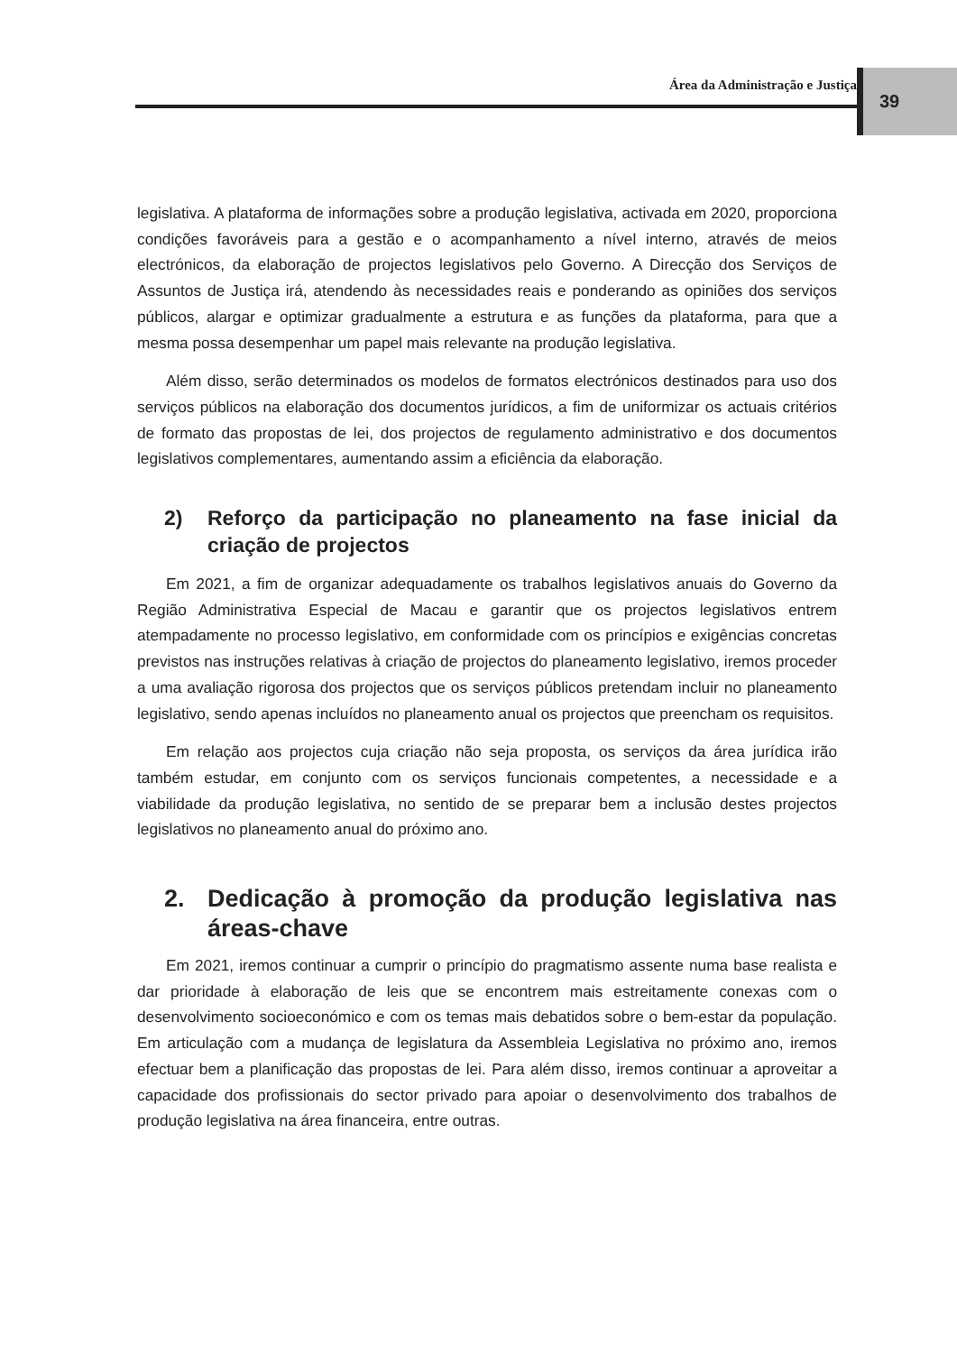Área da Administração e Justiça 39
legislativa. A plataforma de informações sobre a produção legislativa, activada em 2020, proporciona condições favoráveis para a gestão e o acompanhamento a nível interno, através de meios electrónicos, da elaboração de projectos legislativos pelo Governo. A Direcção dos Serviços de Assuntos de Justiça irá, atendendo às necessidades reais e ponderando as opiniões dos serviços públicos, alargar e optimizar gradualmente a estrutura e as funções da plataforma, para que a mesma possa desempenhar um papel mais relevante na produção legislativa.
Além disso, serão determinados os modelos de formatos electrónicos destinados para uso dos serviços públicos na elaboração dos documentos jurídicos, a fim de uniformizar os actuais critérios de formato das propostas de lei, dos projectos de regulamento administrativo e dos documentos legislativos complementares, aumentando assim a eficiência da elaboração.
2) Reforço da participação no planeamento na fase inicial da criação de projectos
Em 2021, a fim de organizar adequadamente os trabalhos legislativos anuais do Governo da Região Administrativa Especial de Macau e garantir que os projectos legislativos entrem atempadamente no processo legislativo, em conformidade com os princípios e exigências concretas previstos nas instruções relativas à criação de projectos do planeamento legislativo, iremos proceder a uma avaliação rigorosa dos projectos que os serviços públicos pretendam incluir no planeamento legislativo, sendo apenas incluídos no planeamento anual os projectos que preencham os requisitos.
Em relação aos projectos cuja criação não seja proposta, os serviços da área jurídica irão também estudar, em conjunto com os serviços funcionais competentes, a necessidade e a viabilidade da produção legislativa, no sentido de se preparar bem a inclusão destes projectos legislativos no planeamento anual do próximo ano.
2. Dedicação à promoção da produção legislativa nas áreas-chave
Em 2021, iremos continuar a cumprir o princípio do pragmatismo assente numa base realista e dar prioridade à elaboração de leis que se encontrem mais estreitamente conexas com o desenvolvimento socioeconómico e com os temas mais debatidos sobre o bem-estar da população. Em articulação com a mudança de legislatura da Assembleia Legislativa no próximo ano, iremos efectuar bem a planificação das propostas de lei. Para além disso, iremos continuar a aproveitar a capacidade dos profissionais do sector privado para apoiar o desenvolvimento dos trabalhos de produção legislativa na área financeira, entre outras.